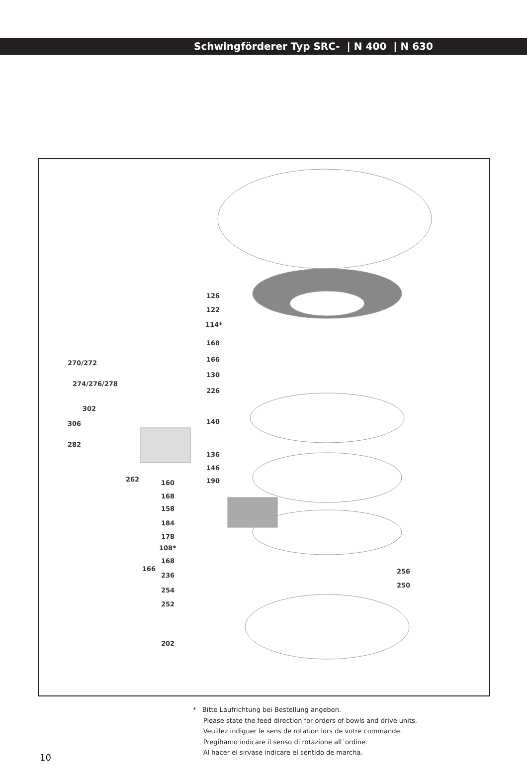Schwingförderer Typ SRC- | N 400 | N 630
126
122
114*
168
166
130
226
140
136
146
190
270/272
274/276/278
302
306
282
262 160
168
158
184
178
108*
168
166
236
254
252
202
256
250
* Bitte Laufrichtung bei Bestellung angeben.
Please state the feed direction for orders of bowls and drive units.
Veuillez indiguer le sens de rotation lors de votre commande.
Pregihamo indicare il senso di rotazione all´ordine.
Al hacer el sirvase indicare el sentido de marcha.
10